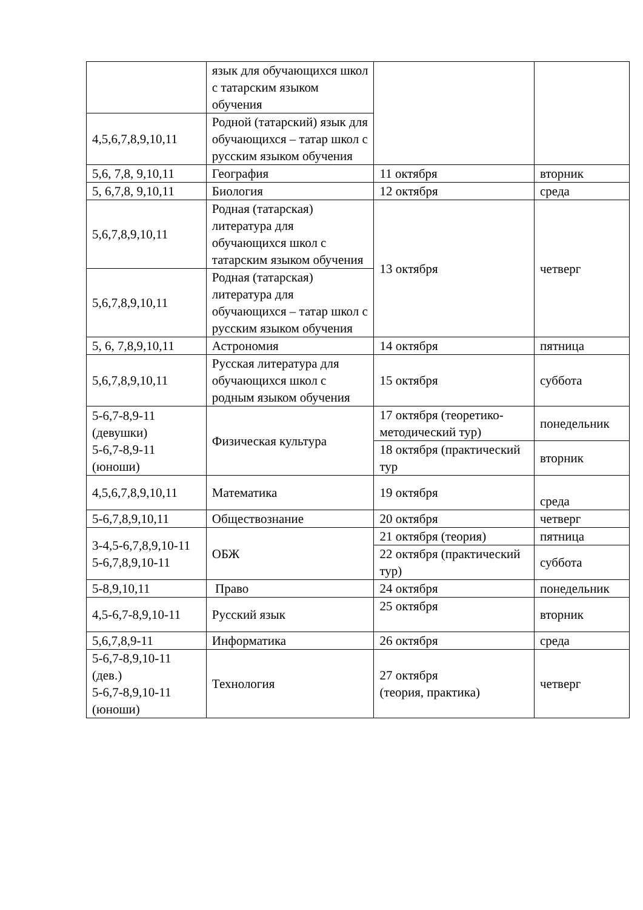| | язык для обучающихся школ с татарским языком обучения | | |
| 4,5,6,7,8,9,10,11 | Родной (татарский) язык для обучающихся – татар школ с русским языком обучения | | |
| 5,6, 7,8, 9,10,11 | География | 11 октября | вторник |
| 5, 6,7,8, 9,10,11 | Биология | 12 октября | среда |
| 5,6,7,8,9,10,11 | Родная (татарская) литература для обучающихся школ с татарским языком обучения | 13 октября | четверг |
| 5,6,7,8,9,10,11 | Родная (татарская) литература для обучающихся – татар школ с русским языком обучения | | |
| 5, 6, 7,8,9,10,11 | Астрономия | 14 октября | пятница |
| 5,6,7,8,9,10,11 | Русская литература для обучающихся школ с родным языком обучения | 15 октября | суббота |
| 5-6,7-8,9-11 (девушки) 5-6,7-8,9-11 (юноши) | Физическая культура | 17 октября (теоретико-методический тур) | понедельник |
| | | 18 октября (практический тур | вторник |
| 4,5,6,7,8,9,10,11 | Математика | 19 октября | среда |
| 5-6,7,8,9,10,11 | Обществознание | 20 октября | четверг |
| 3-4,5-6,7,8,9,10-11 5-6,7,8,9,10-11 | ОБЖ | 21 октября (теория) | пятница |
| | | 22 октября (практический тур) | суббота |
| 5-8,9,10,11 | Право | 24 октября | понедельник |
| 4,5-6,7-8,9,10-11 | Русский язык | 25 октября | вторник |
| 5,6,7,8,9-11 | Информатика | 26 октября | среда |
| 5-6,7-8,9,10-11 (дев.) 5-6,7-8,9,10-11 (юноши) | Технология | 27 октября (теория, практика) | четверг |